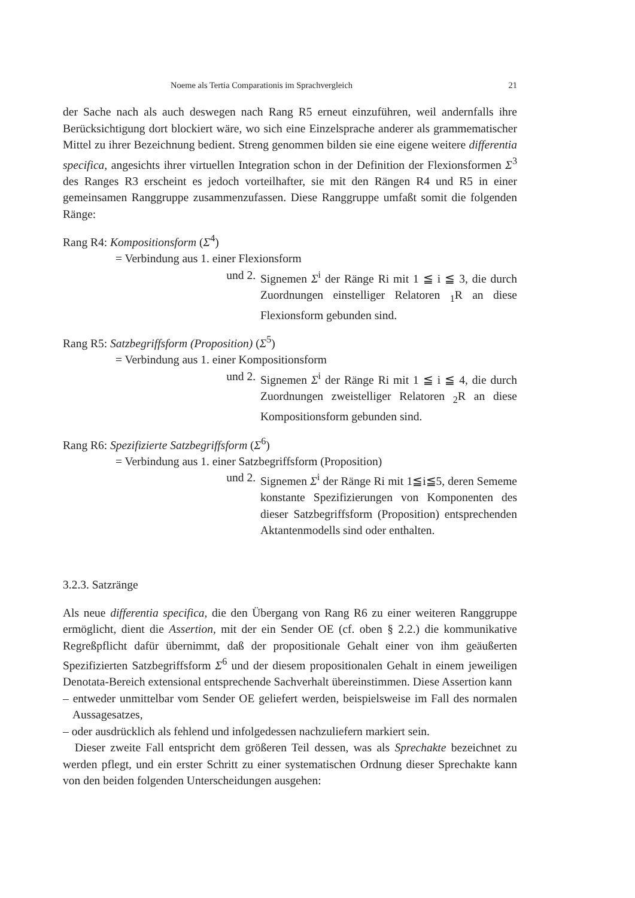Noeme als Tertia Comparationis im Sprachvergleich 21
der Sache nach als auch deswegen nach Rang R5 erneut einzuführen, weil andernfalls ihre Berücksichtigung dort blockiert wäre, wo sich eine Einzelsprache anderer als grammematischer Mittel zu ihrer Bezeichnung bedient. Streng genommen bilden sie eine eigene weitere differentia specifica, angesichts ihrer virtuellen Integration schon in der Definition der Flexionsformen Σ<sup>3</sup> des Ranges R3 erscheint es jedoch vorteilhafter, sie mit den Rängen R4 und R5 in einer gemeinsamen Ranggruppe zusammenzufassen. Diese Ranggruppe umfaßt somit die folgenden Ränge:
Rang R4: Kompositionsform (Σ<sup>4</sup>)
= Verbindung aus 1. einer Flexionsform
und 2. Signemen Σ<sup>i</sup> der Ränge Ri mit 1 ≦ i ≦ 3, die durch Zuordnungen einstelliger Relatoren <sub>1</sub>R an diese Flexionsform gebunden sind.
Rang R5: Satzbegriffsform (Proposition) (Σ<sup>5</sup>)
= Verbindung aus 1. einer Kompositionsform
und 2. Signemen Σ<sup>i</sup> der Ränge Ri mit 1 ≦ i ≦ 4, die durch Zuordnungen zweistelliger Relatoren <sub>2</sub>R an diese Kompositionsform gebunden sind.
Rang R6: Spezifizierte Satzbegriffsform (Σ<sup>6</sup>)
= Verbindung aus 1. einer Satzbegriffsform (Proposition)
und 2. Signemen Σ<sup>i</sup> der Ränge Ri mit 1≦i≦5, deren Seme­me konstante Spezifizierungen von Komponenten des dieser Satzbegriffsform (Proposition) entsprechenden Aktantenmodells sind oder enthalten.
3.2.3. Satzränge
Als neue differentia specifica, die den Übergang von Rang R6 zu einer weiteren Ranggruppe ermöglicht, dient die Assertion, mit der ein Sender OE (cf. oben § 2.2.) die kommunikative Regreßpflicht dafür übernimmt, daß der propositionale Gehalt einer von ihm geäußerten Spezifizierten Satzbegriffsform Σ<sup>6</sup> und der diesem propositionalen Gehalt in einem jeweiligen Denotata-Bereich extensional entsprechende Sachverhalt übereinstimmen. Diese Assertion kann
– entweder unmittelbar vom Sender OE geliefert werden, beispielsweise im Fall des normalen Aussagesatzes,
– oder ausdrücklich als fehlend und infolgedessen nachzuliefern markiert sein.
Dieser zweite Fall entspricht dem größeren Teil dessen, was als Sprechakte bezeichnet zu werden pflegt, und ein erster Schritt zu einer systematischen Ordnung dieser Sprechakte kann von den beiden folgenden Unterscheidungen ausgehen: